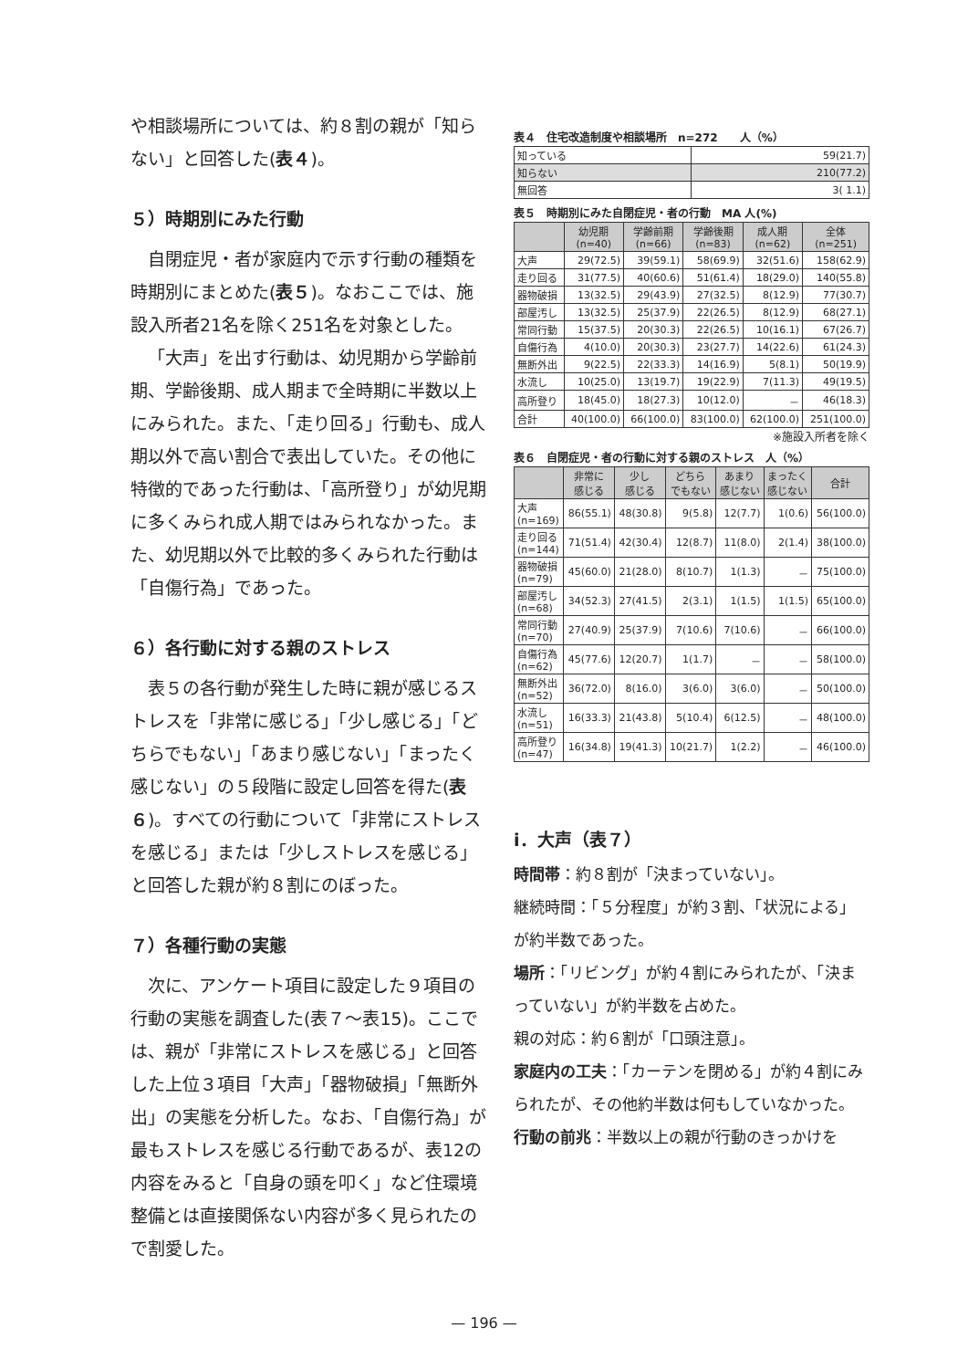や相談場所については、約８割の親が「知らない」と回答した(表４)。
５）時期別にみた行動
自閉症児・者が家庭内で示す行動の種類を時期別にまとめた(表５)。なおここでは、施設入所者21名を除く251名を対象とした。
「大声」を出す行動は、幼児期から学齢前期、学齢後期、成人期まで全時期に半数以上にみられた。また、「走り回る」行動も、成人期以外で高い割合で表出していた。その他に特徴的であった行動は、「高所登り」が幼児期に多くみられ成人期ではみられなかった。また、幼児期以外で比較的多くみられた行動は「自傷行為」であった。
６）各行動に対する親のストレス
表５の各行動が発生した時に親が感じるストレスを「非常に感じる」「少し感じる」「どちらでもない」「あまり感じない」「まったく感じない」の５段階に設定し回答を得た(表６)。すべての行動について「非常にストレスを感じる」または「少しストレスを感じる」と回答した親が約８割にのぼった。
７）各種行動の実態
次に、アンケート項目に設定した９項目の行動の実態を調査した(表７～表15)。ここでは、親が「非常にストレスを感じる」と回答した上位３項目「大声」「器物破損」「無断外出」の実態を分析した。なお、「自傷行為」が最もストレスを感じる行動であるが、表12の内容をみると「自身の頭を叩く」など住環境整備とは直接関係ない内容が多く見られたので割愛した。
表４　住宅改造制度や相談場所　n=272　　人（%）
| 知っている | 59(21.7) |
| 知らない | 210(77.2) |
| 無回答 | 3( 1.1) |
表５　時期別にみた自閉症児・者の行動　MA 人(%)
| | 幼児期 (n=40) | 学齢前期 (n=66) | 学齢後期 (n=83) | 成人期 (n=62) | 全体 (n=251) |
| --- | --- | --- | --- | --- | --- |
| 大声 | 29(72.5) | 39(59.1) | 58(69.9) | 32(51.6) | 158(62.9) |
| 走り回る | 31(77.5) | 40(60.6) | 51(61.4) | 18(29.0) | 140(55.8) |
| 器物破損 | 13(32.5) | 29(43.9) | 27(32.5) | 8(12.9) | 77(30.7) |
| 部屋汚し | 13(32.5) | 25(37.9) | 22(26.5) | 8(12.9) | 68(27.1) |
| 常同行動 | 15(37.5) | 20(30.3) | 22(26.5) | 10(16.1) | 67(26.7) |
| 自傷行為 | 4(10.0) | 20(30.3) | 23(27.7) | 14(22.6) | 61(24.3) |
| 無断外出 | 9(22.5) | 22(33.3) | 14(16.9) | 5(8.1) | 50(19.9) |
| 水流し | 10(25.0) | 13(19.7) | 19(22.9) | 7(11.3) | 49(19.5) |
| 高所登り | 18(45.0) | 18(27.3) | 10(12.0) | － | 46(18.3) |
| 合計 | 40(100.0) | 66(100.0) | 83(100.0) | 62(100.0) | 251(100.0) |
※施設入所者を除く
表６　自閉症児・者の行動に対する親のストレス　人（%）
| | 非常に 感じる | 少し 感じる | どちら でもない | あまり 感じない | まったく 感じない | 合計 |
| --- | --- | --- | --- | --- | --- | --- |
| 大声 (n=169) | 86(55.1) | 48(30.8) | 9(5.8) | 12(7.7) | 1(0.6) | 56(100.0) |
| 走り回る (n=144) | 71(51.4) | 42(30.4) | 12(8.7) | 11(8.0) | 2(1.4) | 38(100.0) |
| 器物破損 (n=79) | 45(60.0) | 21(28.0) | 8(10.7) | 1(1.3) | － | 75(100.0) |
| 部屋汚し (n=68) | 34(52.3) | 27(41.5) | 2(3.1) | 1(1.5) | 1(1.5) | 65(100.0) |
| 常同行動 (n=70) | 27(40.9) | 25(37.9) | 7(10.6) | 7(10.6) | － | 66(100.0) |
| 自傷行為 (n=62) | 45(77.6) | 12(20.7) | 1(1.7) | － | － | 58(100.0) |
| 無断外出 (n=52) | 36(72.0) | 8(16.0) | 3(6.0) | 3(6.0) | － | 50(100.0) |
| 水流し (n=51) | 16(33.3) | 21(43.8) | 5(10.4) | 6(12.5) | － | 48(100.0) |
| 高所登り (n=47) | 16(34.8) | 19(41.3) | 10(21.7) | 1(2.2) | － | 46(100.0) |
ⅰ．大声（表７）
時間帯：約８割が「決まっていない」。
継続時間：「５分程度」が約３割、「状況による」が約半数であった。
場所：「リビング」が約４割にみられたが、「決まっていない」が約半数を占めた。
親の対応：約６割が「口頭注意」。
家庭内の工夫：「カーテンを閉める」が約４割にみられたが、その他約半数は何もしていなかった。
行動の前兆：半数以上の親が行動のきっかけを
— 196 —